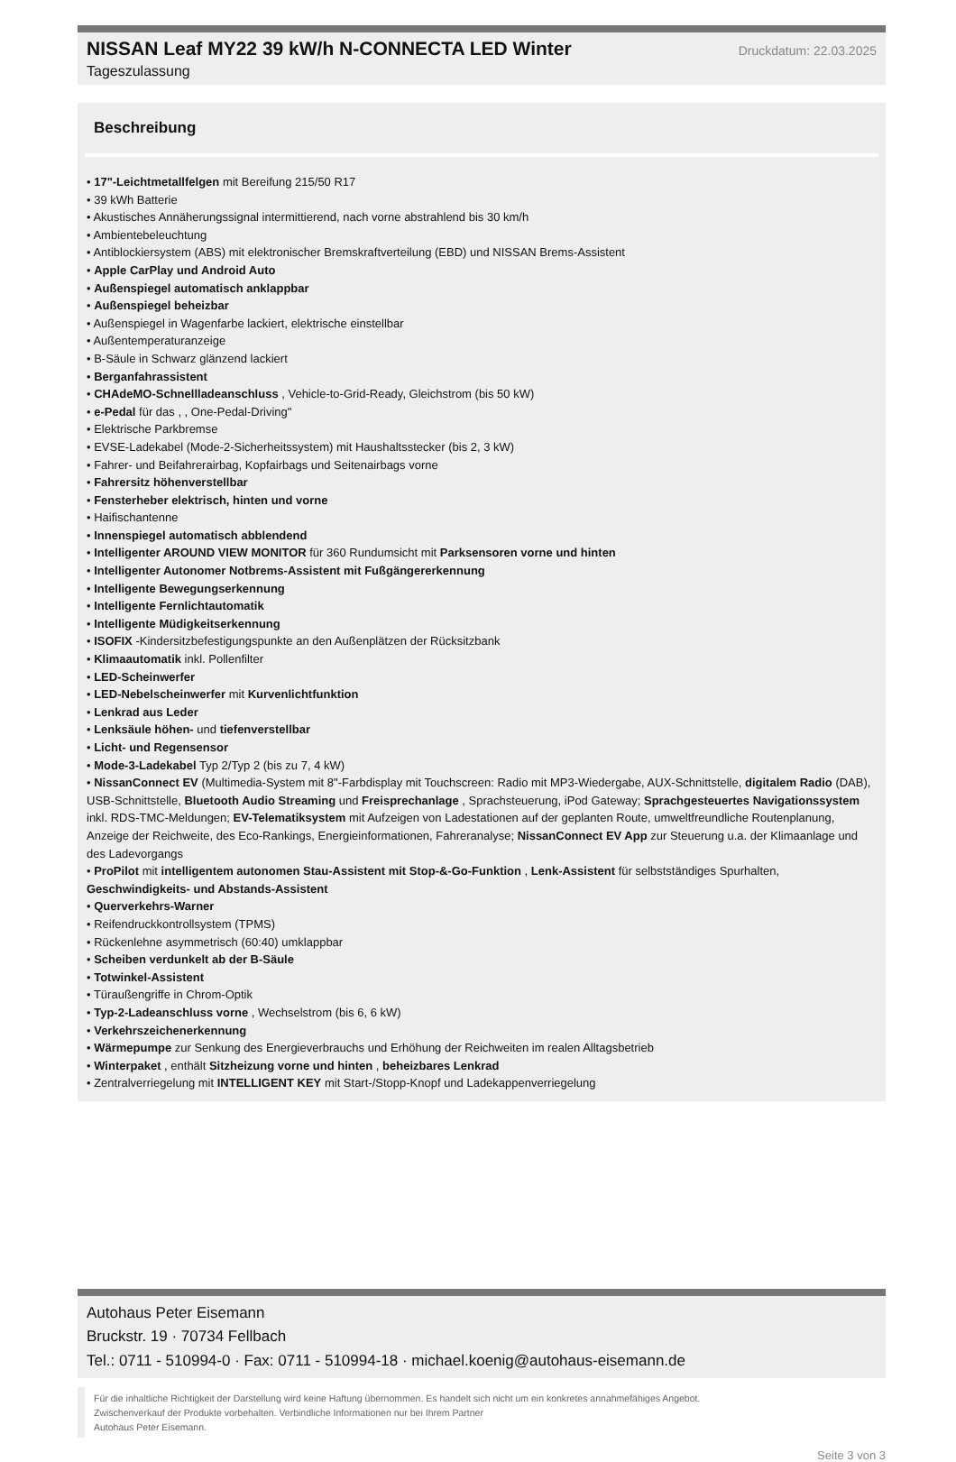NISSAN Leaf MY22 39 kW/h N-CONNECTA LED Winter
Druckdatum: 22.03.2025
Tageszulassung
Beschreibung
• 17"-Leichtmetallfelgen mit Bereifung 215/50 R17
• 39 kWh Batterie
• Akustisches Annäherungssignal intermittierend, nach vorne abstrahlend bis 30 km/h
• Ambientebeleuchtung
• Antiblockiersystem (ABS) mit elektronischer Bremskraftverteilung (EBD) und NISSAN Brems-Assistent
• Apple CarPlay und Android Auto
• Außenspiegel automatisch anklappbar
• Außenspiegel beheizbar
• Außenspiegel in Wagenfarbe lackiert, elektrische einstellbar
• Außentemperaturanzeige
• B-Säule in Schwarz glänzend lackiert
• Berganfahrassistent
• CHAdeMO-Schnellladeanschluss , Vehicle-to-Grid-Ready, Gleichstrom (bis 50 kW)
• e-Pedal für das , , One-Pedal-Driving"
• Elektrische Parkbremse
• EVSE-Ladekabel (Mode-2-Sicherheitssystem) mit Haushaltsstecker (bis 2, 3 kW)
• Fahrer- und Beifahrerairbag, Kopfairbags und Seitenairbags vorne
• Fahrersitz höhenverstellbar
• Fensterheber elektrisch, hinten und vorne
• Haifischantenne
• Innenspiegel automatisch abblendend
• Intelligenter AROUND VIEW MONITOR für 360 Rundumsicht mit Parksensoren vorne und hinten
• Intelligenter Autonomer Notbrems-Assistent mit Fußgängererkennung
• Intelligente Bewegungserkennung
• Intelligente Fernlichtautomatik
• Intelligente Müdigkeitserkennung
• ISOFIX -Kindersitzbefestigungspunkte an den Außenplätzen der Rücksitzbank
• Klimaautomatik inkl. Pollenfilter
• LED-Scheinwerfer
• LED-Nebelscheinwerfer mit Kurvenlichtfunktion
• Lenkrad aus Leder
• Lenksäule höhen- und tiefenverstellbar
• Licht- und Regensensor
• Mode-3-Ladekabel Typ 2/Typ 2 (bis zu 7, 4 kW)
• NissanConnect EV (Multimedia-System mit 8"-Farbdisplay mit Touchscreen: Radio mit MP3-Wiedergabe, AUX-Schnittstelle, digitalem Radio (DAB), USB-Schnittstelle, Bluetooth Audio Streaming und Freisprechanlage , Sprachsteuerung, iPod Gateway; Sprachgesteuertes Navigationssystem inkl. RDS-TMC-Meldungen; EV-Telematiksystem mit Aufzeigen von Ladestationen auf der geplanten Route, umweltfreundliche Routenplanung, Anzeige der Reichweite, des Eco-Rankings, Energieinformationen, Fahreranalyse; NissanConnect EV App zur Steuerung u.a. der Klimaanlage und des Ladevorgangs
• ProPilot mit intelligentem autonomen Stau-Assistent mit Stop-&-Go-Funktion , Lenk-Assistent für selbstständiges Spurhalten, Geschwindigkeits- und Abstands-Assistent
• Querverkehrs-Warner
• Reifendruckkontrollsystem (TPMS)
• Rückenlehne asymmetrisch (60:40) umklappbar
• Scheiben verdunkelt ab der B-Säule
• Totwinkel-Assistent
• Türaußengriffe in Chrom-Optik
• Typ-2-Ladeanschluss vorne , Wechselstrom (bis 6, 6 kW)
• Verkehrszeichenerkennung
• Wärmepumpe zur Senkung des Energieverbrauchs und Erhöhung der Reichweiten im realen Alltagsbetrieb
• Winterpaket , enthält Sitzheizung vorne und hinten , beheizbares Lenkrad
• Zentralverriegelung mit INTELLIGENT KEY mit Start-/Stopp-Knopf und Ladekappenverriegelung
Autohaus Peter Eisemann
Bruckstr. 19 · 70734 Fellbach
Tel.: 0711 - 510994-0 · Fax: 0711 - 510994-18 · michael.koenig@autohaus-eisemann.de
Für die inhaltliche Richtigkeit der Darstellung wird keine Haftung übernommen. Es handelt sich nicht um ein konkretes annahmefähiges Angebot.
Zwischenverkauf der Produkte vorbehalten. Verbindliche Informationen nur bei Ihrem Partner
Autohaus Peter Eisemann.
Seite 3 von 3